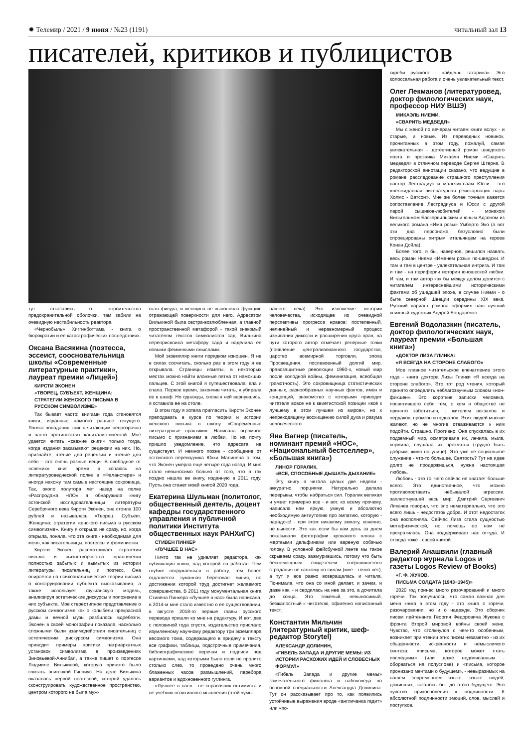✹ Телемир / 2021 / 9 июня / №23 (1191)
читальный зал 13
писателей, критиков и публицистов
тут отказались от строительства предохранительной оболочки, там забили на очевидную нестабильность реактора.
«Чернобыль» Хиггинботтама - книга о бюрократии и ее катастрофических последствиях.
Оксана Васякина (поэтесса, эссеист, сооснователь­ница школы «Современные литературные практики», лауреат премии «Лицей»)
КИРСТИ ЭКОНЕН
«ТВОРЕЦ, СУБЪЕКТ, ЖЕНЩИНА: СТРАТЕГИИ ЖЕНСКОГО ПИСЬМА В РУССКОМ СИМВОЛИЗМЕ»
Так бывает часто: книгами года становятся книги, изданные намного раньше текущего. Логика попадания книг к читающим непрозрачна и часто противостоит капиталистической. Мне удается читать «свежие книги» только тогда, когда издания заказывают рецензии на них. Но, признайте, чтение для рецензии и чтение для себя - это очень разные вещи. В свободное от «свежих» книг время я копаюсь на литературоведческой полке в «Фаланстере» и иногда нахожу там самые настоящие сокровища. Так, около полутора лет назад на полке «Распродажа НЛО» я обнаружила книгу эстонской исследовательницы литературы Серебряного века Кирсти Эконен, она стоила 100 рублей и называлась «Творец. Субъект. Женщина: стратегии женского письма в русском символизме». Книгу я открыла не сразу, но, когда открыла, поняла, что эта книга - необходимая для меня, как писательницы, поэтессы и феминистки.
Кирсти Эконен рассматривает стратегии письма и жизнетворчества практически полностью забытых и вымытых из истории литературы писательниц и поэтесс. Она опирается на психоаналитические теории письма о конструировании субъекта высказывания, а также использует фукианскую модель, анализируя эстетические дискурсы и положение в них субъекта. Мое стереотипное представление о русском символизме как о колыбели прекрасной дамы и вечной музы разбилось вдребезги. Эконен в своей монографии показала, насколько сложными были взаимодействия писательниц с эстетическим дискурсом символизма. Она приводит примеры критики патриархатных установок символизма в произведениях Зиновьевой-Аннибал, а также пишет о поэтессе Людмиле Вилькиной, которую принято было считать эпигонкой Гиппиус. На деле Вилькина оказалась первой поэтессой, которой удалось сконструировать художественное пространство, центром которого не была муж-
ская фигура, и женщина не выполняла функцию отражающей поверхности для него. Адресатом Вилькиной была сестра-возлюбленная, а главной пространственной метафорой - такой знакомый читателям текстов символистов сад. Вилькина переприсвоила метафору сада и наделила ее новыми феминными смыслами.
Мой экземпляр книги порядком изношен. Я не в силах сосчитать, сколько раз в этом году я ее открывала. Страницы измяты, в некоторых местах можно найти влажные пятна от намокших пальцев. С этой книгой я путешествовала, ела и спала. Первое время, закончив читать, я убирала ее в шкаф. Но однажды, снова к ней вернувшись, я оставила ее на столе.
В этом году я хотела пригласить Кирсти Эконен преподавать в курсе по теории и истории женского письма в школу «Современные литературные практики». Написала огромное письмо с признанием в любви. Но на почту пришло уведомление, что адресата не существует. И немного позже - сообщение от эстонского переводчика Юкки Малинена о том, что Эконен умерла еще четыре года назад. И мне стало невыносимо больно от того, что я так поздно нашла ее книгу, изданную в 2011 году. Пусть она станет моей книгой 2020 года.
Екатерина Шульман (политолог, общественный деятель, доцент кафедры государственного управления и публичной политики Института общественных наук РАНХиГС)
СТИВЕН ПИНКЕР
«ЛУЧШЕЕ В НАС»
Ничто так не удивляет редактора, как публикация книги, над которой он работал. Чем глубже погружаешься в работу, тем более отдаляется туманная береговая линия, по достижении которой труд достигнет желаемого совершенства. В 2011 году монументальная книга Стивена Пинкера «Лучшее в нас» была написана, в 2014-м мне стало известно о ее существовании, в августе 2018-го первые главы русского перевода пришли ко мне на редактуру. И вот, два с половиной года спустя, издательство прислало изумленному научному редактору три экземпляра весомого тома, содержащего в придачу к тексту все графики, таблицы, подстрочные примечания, библиографические перечни и подписи под картинками, над которыми было если не пролито столько слез, то проведено очень много блаженных часов размышлений, перебора вариантов и вдохновенного гуглинга.
«Лучшее в нас» - не справочник оптимиста и не учебник позитивного мышления (этой чумы
нашего века). Это изложение истории человечества, исходящее из очевидной перспективы прогресса нравов: постепенный, нелинейный и неравномерный процесс изживания дикости и расширения круга прав, на пути которого автор отмечает реперные точки (появление централизованного государства, царство всемирной торговли, эпоха Просвещения, послевоенный долгий мир, правозащитные революции 1960-х, новый мир после холодной войны, феминизация, всеобщая грамотность). Это сокровищница статистических данных, разнообразных научных фактов, имен и концепций, знакомство с которыми приводит читателя вовсе не к квиетистской позиции «всё к лучшему в этом лучшем из миров», но к непреходящему восхищению силой духа и разума человеческого.
Яна Вагнер (писатель, номинант премий «НОС», «Национальный бестселлер», «Большая книга»)
ЛИНОР ГОРАЛИК,
«ВСЕ, СПОСОБНЫЕ ДЫШАТЬ ДЫХАНИЕ»
Эту книгу я читала целых две недели - аккуратно, порциями. Натурально делала перерывы, чтобы набраться сил. Горалик великая и умеет примерно все - и вот, ко всему прочему, написала нам яркую, умную и абсолютно необходимую антиутопию про эмпатию, которую - парадокс! - при этом никакому эмпату, конечно, не вынести. Это как если бы вам день за днем показывали фотографии кровавого пляжа с мертвыми дельфинами или вареную собачью голову. В условной фейсбучной ленте мы такое скрываем сразу, зажмурившись, потому что быть беспомощным свидетелем свершившегося страдания не всякому по силам (мне - точно нет), а тут я все равно возвращалась и читала. Понимала, что она со мной делает, и зачем, и даже как, - и сердилась на нее за это, а дочитала до конца. Это тяжелый, невыносимый, безжалостный к читателю, офигенно написанный текст.
Константин Мильчин (литературный критик, шеф-редактор Storytel)
АЛЕКСАНДР ДОЛИНИН,
«ГИБЕЛЬ ЗАПАДА И ДРУГИЕ МЕМЫ: ИЗ ИСТОРИИ РАСХОЖИХ ИДЕЙ И СЛОВЕСНЫХ ФОРМУЛ»
«Гибель Запада и другие мемы» замечательного филолога и набоковеда по основной специальности Александра Долинина. Тут он рассказывает про то, как появились устойчивые выражения вроде «англичанка гадит» или «по-
скреби русского - найдешь татарина». Это колоссальная работа и очень увлекательный текст.
Олег Лекманов (литературовед, доктор филологических наук, профессор НИУ ВШЭ)
МИКАЭЛЬ НИЕМИ,
«СВАРИТЬ МЕДВЕДЯ»
Мы с женой по вечерам читаем книги вслух - и старые, и новые. Из переводных новинок, прочитанных в этом году, пожалуй, самая увлекательная - детективный роман шведского поэта и прозаика Микаэля Ниеми «Сварить медведя» в отличном переводе Сергея Штерна. В редакторской аннотации сказано, что ведущие в романе расследование страшного преступления пастор Лестрадиус и мальчик-саам Юсси - это «неожиданная литературная реинкарнация пары Холмс - Ватсон». Мне же более точным кажется сопоставление Лестрадиуса и Юсси с другой парой сыщиков-любителей - монахом Вильгельмом Баскервильским и юным Адсоном из великого романа «Имя розы» Умберто Эко (а вот эти два персонажа безусловно были спроецированы хитрым итальянцем на героев Конан Дойла).
Более того, я бы, наверное, решился назвать весь роман Ниеми «Именем розы» по-шведски. И там и там в центре - увлекательная интрига. И там и там - на периферии история юношеской любви. И там, и там автор как бы между делом делится с читателем интереснейшими историческими фактами об ушедшей эпохе, в случае Ниеми - о быте северной Швеции середины XIX века. Русский вариант романа оформил наш лучший книжный художник Андрей Бондаренко.
Евгений Водолазкин (писатель, доктор филологических наук, лауреат премии «Большая книга»)
«ДОКТОР ЛИЗА ГЛИНКА:
«Я ВСЕГДА НА СТОРОНЕ СЛАБОГО»
Мое главное читательское впечатление этого года - книга доктора Лизы Глинки «Я всегда на стороне слабого». Это тот род чтения, который принято определять неблагозвучным словом «нон-фикшен». Это короткие записки человека, посвятившего себя тем, о ком в обществе не принято заботиться, - жителям вокзалов и чердаков, промзон и подвалов. Этих людей многие жалеют, но не многие отваживаются к ним подойти. Страшно. Противно. Она спускалась в их подземный мир, осматривала их, лечила, мыла, кормила, слушала их проклятья (трудно быть добрым, живя на улице). Это уже не социальное служение - что-то большее. Святость? Тут на идее долго не продержишься, нужна настоящая любовь.
Любовь - это то, чего сейчас не хватает больше всего. Это единственное, что можно противопоставить небывалой агрессии, захлестнувшей весь мир. Дмитрий Сергеевич Лихачев говорил, что зло нематериально, что это всего лишь - недостаток добра. И этот недостаток она восполняла. Сейчас Лиза стала сущностью метафизической, но помощь ее нам не прекратилась. Она поддерживает нас оттуда. И отсюда тоже - своей книгой.
Валерий Анашвили (главный редактор журнала Logos и газеты Logos Review of Books)
«Г. Ф. ЖУКОВ.
ПИСЬМА СОЛДАТА (1943−1945)»
2020 год принес много разочарований и много горечи. Так получилось, что самая важная для меня книга в этом году - это книга о горечи, разочаровании, но и о надежде. Это сборник писем лейтенанта Георгия Федоровича Жукова с фронта Второй мировой войны своей жене. Чувство, что столкнулся с чем-то особенным, возникает при чтении этих писем незаметно - из их обыденности, искренности и немыслимого синтеза: «письма, которое может стать последним» (или даже недописанным - оборваться на полуслове) и «письма, которое пронизано мечтами о будущем», - невыразимых на нашем современном языке, языке людей, доживших, казалось бы, до этого будущего. Это чувство прикосновения к подлинности. К абсолютной подлинности эмоций, слов, мыслей и поступков.